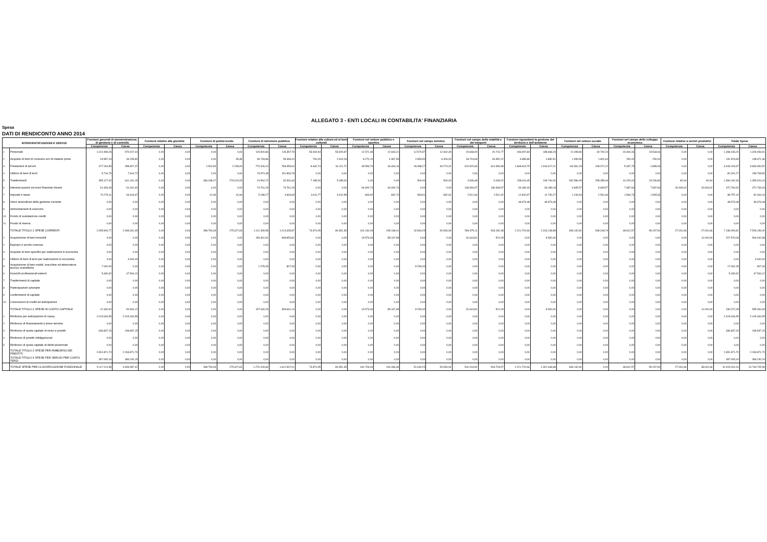ALLEGATO 3 - ENTI LOCALI IN CONTABILITA' FINANZIARIA
Spesa
DATI DI RENDICONTO ANNO 2014
| INTERVENTI/FUNZIONI E SERVIZI | | Funzioni generali di amministrazione, di gestione e di controllo | | Funzioni relative alla giustizia | | Funzioni di polizia locale | | Funzioni di istruzione pubblica | | Funzioni relative alla cultura ed ai beni culturali | | Funzioni nel settore pubblico e sportivo | | Funzioni nel campo turistico | | Funzioni nel campo della viabilità e dei trasporti | | Funzioni riguardanti la gestione del territorio e dell'ambiente | | Funzioni nel settore sociale | | Funzioni nel campo dello sviluppo economico | | Funzioni relative a servizi produttivi | | Totale Spese | |
| --- | --- | --- | --- | --- | --- | --- | --- | --- | --- | --- | --- | --- | --- | --- | --- | --- | --- | --- | --- | --- | --- | --- | --- | --- | --- | --- | --- |
| | | Competenza | Cassa | Competenza | Cassa | Competenza | Cassa | Competenza | Cassa | Competenza | Cassa | Competenza | Cassa | Competenza | Cassa | Competenza | Cassa | Competenza | Cassa | Competenza | Cassa | Competenza | Cassa | Competenza | Cassa | Competenza | Cassa |
| 1 | Personale | 1.012.498,28 | 970.917,44 | 0,00 | 0,00 | 0,00 | 0,00 | 115.500,86 | 115.357,79 | 53.944,94 | 53.929,87 | 12.571,48 | 12.603,21 | 12.570,57 | 12.602,30 | 20.668,00 | 20.741,77 | 196.097,84 | 188.668,23 | 21.099,80 | 30.700,24 | 23.494,43 | 23.533,06 | 0,00 | 0,00 | 1.468.446,20 | 1.429.053,91 |
| 2 | Acquisto di beni di consumo e/o di materie prime | 43.587,23 | 49.235,80 | 0,00 | 0,00 | 0,00 | 35,38 | 36.733,86 | 35.468,10 | 700,00 | 2.004,18 | 8.270,10 | 4.367,53 | 2.853,50 | 6.326,00 | 33.743,69 | 34.352,22 | 3.385,89 | 4.830,51 | 1.999,56 | 1.801,64 | 250,00 | 250,00 | 0,00 | 0,00 | 131.523,83 | 138.671,36 |
| 3 | Prestazioni di servizi | 477.264,55 | 458.827,07 | 0,00 | 0,00 | 2.524,50 | 2.235,00 | 779.206,10 | 798.359,62 | 8.632,74 | 16.121,72 | 45.553,79 | 46.464,19 | 26.088,27 | 30.274,02 | 310.520,63 | 314.399,38 | 1.668.619,75 | 1.916.017,21 | 119.361,29 | 248.071,22 | 5.337,75 | 2.885,09 | 0,00 | 0,00 | 3.443.109,37 | 3.833.654,52 |
| 4 | Utilizzo di beni di terzi | 5.716,79 | 7.814,72 | 0,00 | 0,00 | 0,00 | 0,00 | 76.574,48 | 151.893,78 | 0,00 | 0,00 | 0,00 | 0,00 | 0,00 | 0,00 | 0,00 | 0,00 | 0,00 | 0,00 | 0,00 | 0,00 | 0,00 | 0,00 | 0,00 | 0,00 | 82.291,27 | 159.708,50 |
| 5 | Trasferimenti | 355.127,32 | 641.191,15 | 0,00 | 0,00 | 286.188,47 | 273.015,29 | 24.504,72 | 32.531,60 | 7.185,00 | 5.185,00 | 0,00 | 0,00 | 500,00 | 500,00 | 4.936,48 | 9.183,22 | 158.611,65 | 109.740,00 | 542.580,05 | 258.358,46 | 10.476,00 | 23.236,80 | 82,64 | 82,64 | 1.390.192,33 | 1.353.024,16 |
| 6 | Interessi passivi ed oneri finanziari diversi | 91.433,49 | 91.441,60 | 0,00 | 0,00 | 0,00 | 0,00 | 74.761,29 | 74.761,29 | 0,00 | 0,00 | 94.900,74 | 94.900,74 | 0,00 | 0,00 | 136.993,97 | 136.993,97 | 33.189,18 | 33.189,18 | 6.845,57 | 6.845,57 | 7.687,66 | 7.687,66 | 26.949,02 | 26.949,02 | 472.760,92 | 472.769,03 |
| 7 | Imposte e tasse | 70.279,11 | 63.913,67 | 0,00 | 0,00 | 41,96 | 41,96 | 5.188,27 | 4.963,69 | 3.411,77 | 3.410,58 | 833,92 | 832,74 | 833,91 | 832,62 | 2.512,34 | 2.511,92 | 12.842,87 | 11.730,27 | 1.246,54 | 2.541,66 | 1.566,73 | 1.565,33 | 0,00 | 0,00 | 98.757,42 | 92.344,44 |
| 8 | Oneri straordinari della gestione corrente | 0,00 | 0,00 | 0,00 | 0,00 | 0,00 | 0,00 | 0,00 | 0,00 | 0,00 | 0,00 | 0,00 | 0,00 | 0,00 | 0,00 | 0,00 | 0,00 | 48.973,48 | 48.973,48 | 0,00 | 0,00 | 0,00 | 0,00 | 0,00 | 0,00 | 48.973,48 | 48.973,48 |
| 9 | Ammortamenti di esercizio | 0,00 | 0,00 | 0,00 | 0,00 | 0,00 | 0,00 | 0,00 | 0,00 | 0,00 | 0,00 | 0,00 | 0,00 | 0,00 | 0,00 | 0,00 | 0,00 | 0,00 | 0,00 | 0,00 | 0,00 | 0,00 | 0,00 | 0,00 | 0,00 | 0,00 | 0,00 |
| 10 | Fondo di svalutazione crediti | 0,00 | 0,00 | 0,00 | 0,00 | 0,00 | 0,00 | 0,00 | 0,00 | 0,00 | 0,00 | 0,00 | 0,00 | 0,00 | 0,00 | 0,00 | 0,00 | 0,00 | 0,00 | 0,00 | 0,00 | 0,00 | 0,00 | 0,00 | 0,00 | 0,00 | 0,00 |
| 11 | Fondo di riserva | 0,00 | 0,00 | 0,00 | 0,00 | 0,00 | 0,00 | 0,00 | 0,00 | 0,00 | 0,00 | 0,00 | 0,00 | 0,00 | 0,00 | 0,00 | 0,00 | 0,00 | 0,00 | 0,00 | 0,00 | 0,00 | 0,00 | 0,00 | 0,00 | 0,00 | 0,00 |
| | TOTALE TITOLO 1 SPESE CORRENTI | 2.055.906,77 | 2.283.341,45 | 0,00 | 0,00 | 288.754,93 | 275.327,63 | 1.112.469,58 | 1.213.335,87 | 73.874,45 | 80.651,35 | 162.130,03 | 159.168,41 | 42.846,25 | 50.534,94 | 509.375,11 | 518.182,48 | 2.121.720,66 | 2.313.148,88 | 693.132,81 | 548.318,79 | 48.812,57 | 59.157,94 | 27.031,66 | 27.031,66 | 7.136.054,82 | 7.528.199,40 |
| 1 | Acquisizione di beni immobili | 0,00 | 0,00 | 0,00 | 0,00 | 0,00 | 0,00 | 156.361,81 | 398.853,81 | 0,00 | 0,00 | 19.573,46 | 85.167,98 | 0,00 | 0,00 | 31.643,81 | 521,09 | 0,00 | 8.500,00 | 0,00 | 0,00 | 0,00 | 0,00 | 0,00 | 11.000,00 | 207.579,08 | 504.042,88 |
| 2 | Espropri e servitu onerose | 0,00 | 0,00 | 0,00 | 0,00 | 0,00 | 0,00 | 0,00 | 0,00 | 0,00 | 0,00 | 0,00 | 0,00 | 0,00 | 0,00 | 0,00 | 0,00 | 0,00 | 0,00 | 0,00 | 0,00 | 0,00 | 0,00 | 0,00 | 0,00 | 0,00 | 0,00 |
| 3 | Acquisto di beni specifici per realizzazioni in economia | 0,00 | 0,00 | 0,00 | 0,00 | 0,00 | 0,00 | 0,00 | 0,00 | 0,00 | 0,00 | 0,00 | 0,00 | 0,00 | 0,00 | 0,00 | 0,00 | 0,00 | 0,00 | 0,00 | 0,00 | 0,00 | 0,00 | 0,00 | 0,00 | 0,00 | 0,00 |
| 4 | Utilizzo di beni di terzi per realizzazioni in economia | 0,00 | 3.000,00 | 0,00 | 0,00 | 0,00 | 0,00 | 0,00 | 0,00 | 0,00 | 0,00 | 0,00 | 0,00 | 0,00 | 0,00 | 0,00 | 0,00 | 0,00 | 0,00 | 0,00 | 0,00 | 0,00 | 0,00 | 0,00 | 0,00 | 0,00 | 3.000,00 |
| 5 | Acquisizione di beni mobili, macchine ed attrezzature tecnico-scientifiche | 7.000,00 | 0,00 | 0,00 | 0,00 | 0,00 | 0,00 | 1.278,45 | 807,33 | 0,00 | 0,00 | 0,00 | 0,00 | 8.784,00 | 0,00 | 0,00 | 0,00 | 0,00 | 0,00 | 0,00 | 0,00 | 0,00 | 0,00 | 0,00 | 0,00 | 17.062,45 | 807,33 |
| 6 | Incarichi professionali esterni | 5.430,92 | 47.544,12 | 0,00 | 0,00 | 0,00 | 0,00 | 0,00 | 0,00 | 0,00 | 0,00 | 0,00 | 0,00 | 0,00 | 0,00 | 0,00 | 0,00 | 0,00 | 0,00 | 0,00 | 0,00 | 0,00 | 0,00 | 0,00 | 0,00 | 5.430,92 | 47.544,12 |
| 7 | Trasferimenti di capitale | 0,00 | 0,00 | 0,00 | 0,00 | 0,00 | 0,00 | 0,00 | 0,00 | 0,00 | 0,00 | 0,00 | 0,00 | 0,00 | 0,00 | 0,00 | 0,00 | 0,00 | 0,00 | 0,00 | 0,00 | 0,00 | 0,00 | 0,00 | 0,00 | 0,00 | 0,00 |
| 8 | Partecipazioni azionarie | 0,00 | 0,00 | 0,00 | 0,00 | 0,00 | 0,00 | 0,00 | 0,00 | 0,00 | 0,00 | 0,00 | 0,00 | 0,00 | 0,00 | 0,00 | 0,00 | 0,00 | 0,00 | 0,00 | 0,00 | 0,00 | 0,00 | 0,00 | 0,00 | 0,00 | 0,00 |
| 9 | Conferimenti di capitale | 0,00 | 0,00 | 0,00 | 0,00 | 0,00 | 0,00 | 0,00 | 0,00 | 0,00 | 0,00 | 0,00 | 0,00 | 0,00 | 0,00 | 0,00 | 0,00 | 0,00 | 0,00 | 0,00 | 0,00 | 0,00 | 0,00 | 0,00 | 0,00 | 0,00 | 0,00 |
| 10 | Concessioni di crediti ed anticipazioni | 0,00 | 0,00 | 0,00 | 0,00 | 0,00 | 0,00 | 0,00 | 0,00 | 0,00 | 0,00 | 0,00 | 0,00 | 0,00 | 0,00 | 0,00 | 0,00 | 0,00 | 0,00 | 0,00 | 0,00 | 0,00 | 0,00 | 0,00 | 0,00 | 0,00 | 0,00 |
| | TOTALE TITOLO 2 SPESE IN CONTO CAPITALE | 12.430,92 | 50.544,12 | 0,00 | 0,00 | 0,00 | 0,00 | 157.640,26 | 399.661,14 | 0,00 | 0,00 | 19.573,46 | 85.167,98 | 8.784,00 | 0,00 | 31.643,81 | 521,09 | 0,00 | 8.500,00 | 0,00 | 0,00 | 0,00 | 0,00 | 0,00 | 11.000,00 | 230.072,45 | 555.394,33 |
| 1 | Rimborso per anticipazioni di cassa | 2.015.034,55 | 2.015.034,55 | 0,00 | 0,00 | 0,00 | 0,00 | 0,00 | 0,00 | 0,00 | 0,00 | 0,00 | 0,00 | 0,00 | 0,00 | 0,00 | 0,00 | 0,00 | 0,00 | 0,00 | 0,00 | 0,00 | 0,00 | 0,00 | 0,00 | 2.015.034,55 | 2.015.034,55 |
| 2 | Rimborso di finanziamenti a breve termine | 0,00 | 0,00 | 0,00 | 0,00 | 0,00 | 0,00 | 0,00 | 0,00 | 0,00 | 0,00 | 0,00 | 0,00 | 0,00 | 0,00 | 0,00 | 0,00 | 0,00 | 0,00 | 0,00 | 0,00 | 0,00 | 0,00 | 0,00 | 0,00 | 0,00 | 0,00 |
| 3 | Rimborso di quota capitale di mutui e prestiti | 636.837,15 | 248.837,15 | 0,00 | 0,00 | 0,00 | 0,00 | 0,00 | 0,00 | 0,00 | 0,00 | 0,00 | 0,00 | 0,00 | 0,00 | 0,00 | 0,00 | 0,00 | 0,00 | 0,00 | 0,00 | 0,00 | 0,00 | 0,00 | 0,00 | 636.837,15 | 248.837,15 |
| 4 | Rimborso di prestiti obbligazionari | 0,00 | 0,00 | 0,00 | 0,00 | 0,00 | 0,00 | 0,00 | 0,00 | 0,00 | 0,00 | 0,00 | 0,00 | 0,00 | 0,00 | 0,00 | 0,00 | 0,00 | 0,00 | 0,00 | 0,00 | 0,00 | 0,00 | 0,00 | 0,00 | 0,00 | 0,00 |
| 5 | Rimborso di quota capitale di debiti pluriennali | 0,00 | 0,00 | 0,00 | 0,00 | 0,00 | 0,00 | 0,00 | 0,00 | 0,00 | 0,00 | 0,00 | 0,00 | 0,00 | 0,00 | 0,00 | 0,00 | 0,00 | 0,00 | 0,00 | 0,00 | 0,00 | 0,00 | 0,00 | 0,00 | 0,00 | 0,00 |
| | TOTALE TITOLO 3 SPESE PER RIMBORSO DEI PRESTITI | 2.651.871,70 | 2.263.871,70 | 0,00 | 0,00 | 0,00 | 0,00 | 0,00 | 0,00 | 0,00 | 0,00 | 0,00 | 0,00 | 0,00 | 0,00 | 0,00 | 0,00 | 0,00 | 0,00 | 0,00 | 0,00 | 0,00 | 0,00 | 0,00 | 0,00 | 2.651.871,70 | 2.263.871,70 |
| | TOTALE TITOLO 4 SPESE PER SERVIZI PER CONTO TERZI | 397.005,19 | 396.240,15 | 0,00 | 0,00 | 0,00 | 0,00 | 0,00 | 0,00 | 0,00 | 0,00 | 0,00 | 0,00 | 0,00 | 0,00 | 0,00 | 0,00 | 0,00 | 0,00 | 0,00 | 0,00 | 0,00 | 0,00 | 0,00 | 0,00 | 397.005,19 | 396.240,15 |
| | TOTALE SPESE PER CLASSIFICAZIONE FUNZIONALE | 5.117.214,58 | 4.993.997,42 | 0,00 | 0,00 | 288.754,93 | 275.327,63 | 1.270.109,84 | 1.612.997,01 | 73.874,45 | 80.651,35 | 181.703,49 | 244.336,39 | 51.630,25 | 50.534,94 | 541.018,92 | 518.703,57 | 2.121.720,66 | 2.321.648,88 | 693.132,81 | 0,00 | 48.812,57 | 59.157,94 | 27.031,66 | 38.031,66 | 10.415.004,16 | 10.743.705,58 |